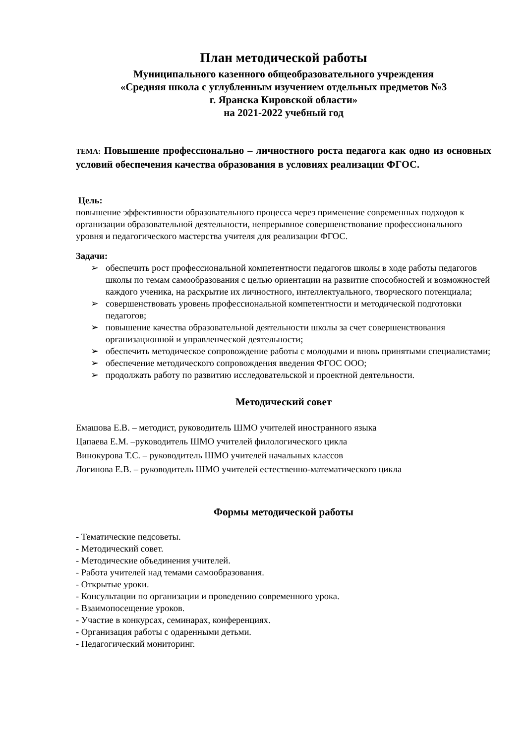План методической работы
Муниципального казенного общеобразовательного учреждения
«Средняя школа с углубленным изучением отдельных предметов №3
г. Яранска Кировской области»
на 2021-2022 учебный год
ТЕМА: Повышение профессионально – личностного роста педагога как одно из основных условий обеспечения качества образования в условиях реализации ФГОС.
Цель:
повышение эффективности образовательного процесса через применение современных подходов к организации образовательной деятельности, непрерывное совершенствование профессионального уровня и педагогического мастерства учителя для реализации ФГОС.
Задачи:
➢ обеспечить рост профессиональной компетентности педагогов школы в ходе работы педагогов школы по темам самообразования с целью ориентации на развитие способностей и возможностей каждого ученика, на раскрытие их личностного, интеллектуального, творческого потенциала;
➢ совершенствовать уровень профессиональной компетентности и методической подготовки педагогов;
➢ повышение качества образовательной деятельности школы за счет совершенствования организационной и управленческой деятельности;
➢ обеспечить методическое сопровождение работы с молодыми и вновь принятыми специалистами;
➢ обеспечение методического сопровождения введения ФГОС ООО;
➢ продолжать работу по развитию исследовательской и проектной деятельности.
Методический совет
Емашова Е.В. – методист, руководитель ШМО учителей иностранного языка
Цапаева Е.М. –руководитель ШМО учителей филологического цикла
Винокурова Т.С. – руководитель ШМО учителей начальных классов
Логинова Е.В. – руководитель ШМО учителей естественно-математического цикла
Формы методической работы
- Тематические педсоветы.
- Методический совет.
- Методические объединения учителей.
- Работа учителей над темами самообразования.
- Открытые уроки.
- Консультации по организации и проведению современного урока.
- Взаимопосещение уроков.
- Участие в конкурсах, семинарах, конференциях.
- Организация работы с одаренными детьми.
- Педагогический мониторинг.